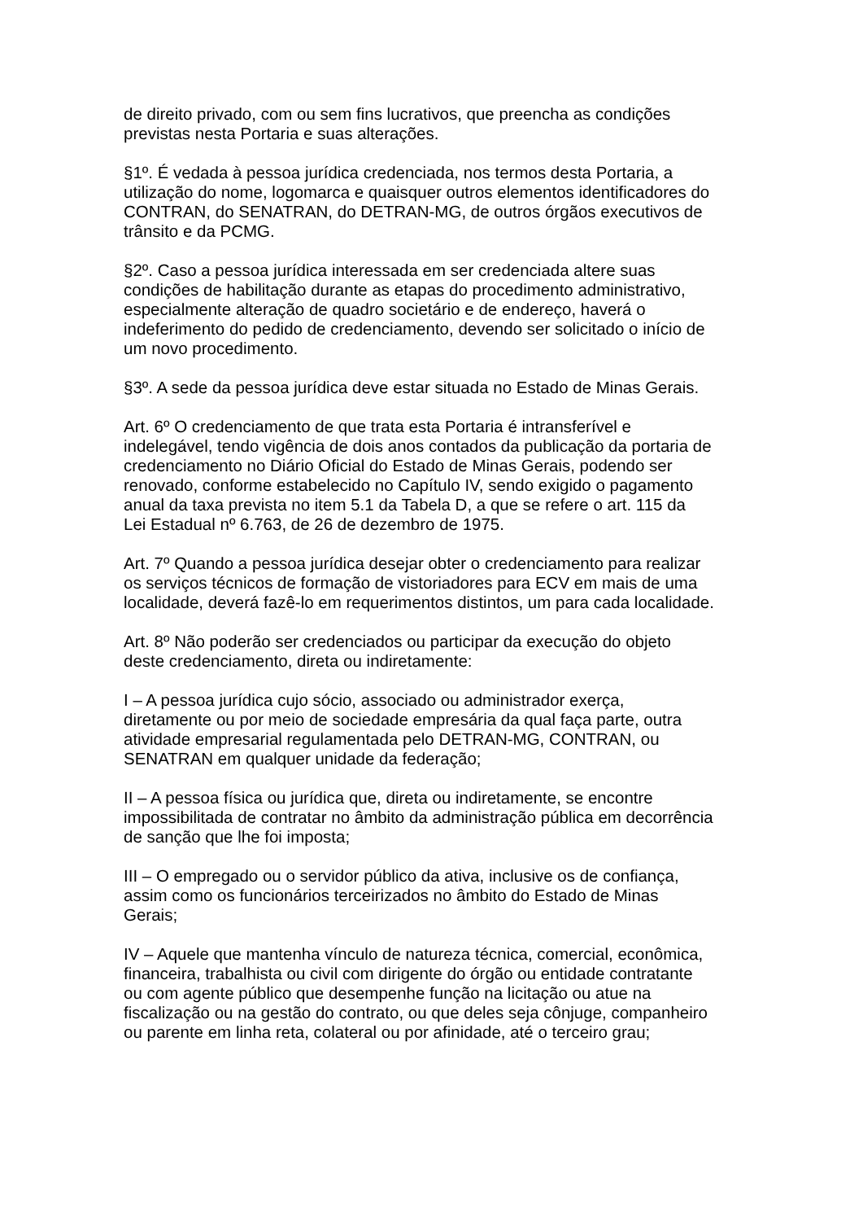de direito privado, com ou sem fins lucrativos, que preencha as condições
previstas nesta Portaria e suas alterações.
§1º. É vedada à pessoa jurídica credenciada, nos termos desta Portaria, a
utilização do nome, logomarca e quaisquer outros elementos identificadores do
CONTRAN, do SENATRAN, do DETRAN-MG, de outros órgãos executivos de
trânsito e da PCMG.
§2º. Caso a pessoa jurídica interessada em ser credenciada altere suas
condições de habilitação durante as etapas do procedimento administrativo,
especialmente alteração de quadro societário e de endereço, haverá o
indeferimento do pedido de credenciamento, devendo ser solicitado o início de
um novo procedimento.
§3º. A sede da pessoa jurídica deve estar situada no Estado de Minas Gerais.
Art. 6º O credenciamento de que trata esta Portaria é intransferível e
indelegável, tendo vigência de dois anos contados da publicação da portaria de
credenciamento no Diário Oficial do Estado de Minas Gerais, podendo ser
renovado, conforme estabelecido no Capítulo IV, sendo exigido o pagamento
anual da taxa prevista no item 5.1 da Tabela D, a que se refere o art. 115 da
Lei Estadual nº 6.763, de 26 de dezembro de 1975.
Art. 7º Quando a pessoa jurídica desejar obter o credenciamento para realizar
os serviços técnicos de formação de vistoriadores para ECV em mais de uma
localidade, deverá fazê-lo em requerimentos distintos, um para cada localidade.
Art. 8º Não poderão ser credenciados ou participar da execução do objeto
deste credenciamento, direta ou indiretamente:
I – A pessoa jurídica cujo sócio, associado ou administrador exerça,
diretamente ou por meio de sociedade empresária da qual faça parte, outra
atividade empresarial regulamentada pelo DETRAN-MG, CONTRAN, ou
SENATRAN em qualquer unidade da federação;
II – A pessoa física ou jurídica que, direta ou indiretamente, se encontre
impossibilitada de contratar no âmbito da administração pública em decorrência
de sanção que lhe foi imposta;
III – O empregado ou o servidor público da ativa, inclusive os de confiança,
assim como os funcionários terceirizados no âmbito do Estado de Minas
Gerais;
IV – Aquele que mantenha vínculo de natureza técnica, comercial, econômica,
financeira, trabalhista ou civil com dirigente do órgão ou entidade contratante
ou com agente público que desempenhe função na licitação ou atue na
fiscalização ou na gestão do contrato, ou que deles seja cônjuge, companheiro
ou parente em linha reta, colateral ou por afinidade, até o terceiro grau;